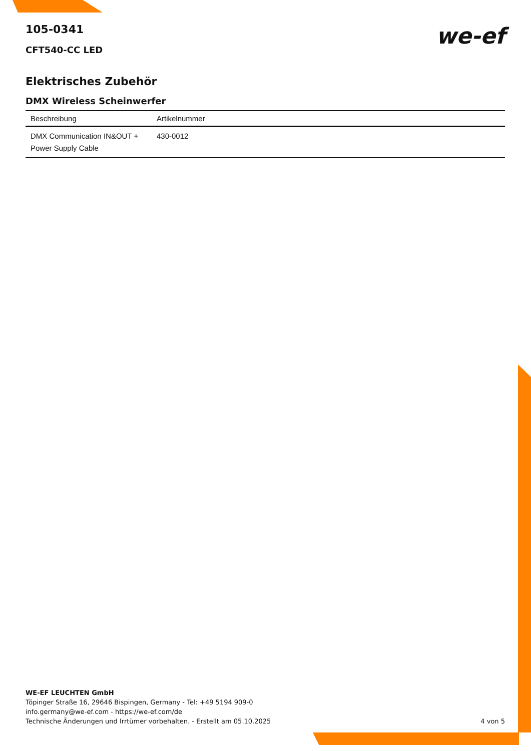we-ef
105-0341
CFT540-CC LED
Elektrisches Zubehör
DMX Wireless Scheinwerfer
| Beschreibung | Artikelnummer |
| --- | --- |
| DMX Communication IN&OUT + Power Supply Cable | 430-0012 |
WE-EF LEUCHTEN GmbH
Töpinger Straße 16, 29646 Bispingen, Germany - Tel: +49 5194 909-0
info.germany@we-ef.com - https://we-ef.com/de
Technische Änderungen und Irrtümer vorbehalten. - Erstellt am 05.10.2025 4 von 5